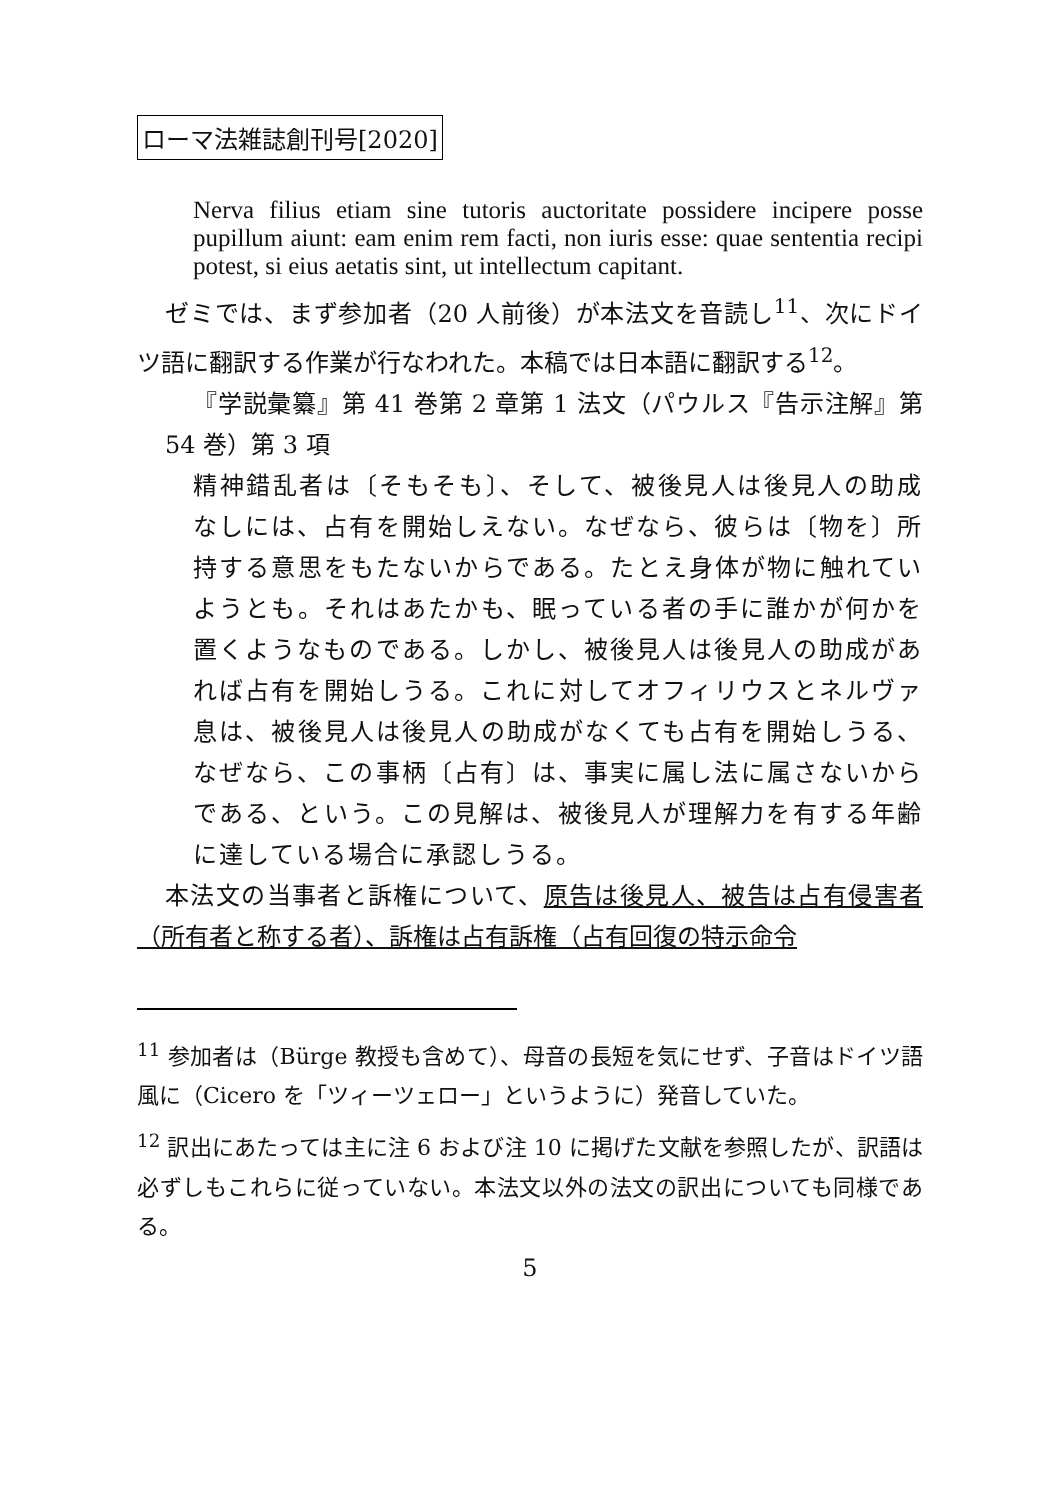ローマ法雑誌創刊号[2020]
Nerva filius etiam sine tutoris auctoritate possidere incipere posse pupillum aiunt: eam enim rem facti, non iuris esse: quae sententia recipi potest, si eius aetatis sint, ut intellectum capitant.
ゼミでは、まず参加者（20 人前後）が本法文を音読し<sup>11</sup>、次にドイツ語に翻訳する作業が行なわれた。本稿では日本語に翻訳する<sup>12</sup>。
『学説彙纂』第 41 巻第 2 章第 1 法文（パウルス『告示注解』第 54 巻）第 3 項
精神錯乱者は〔そもそも〕、そして、被後見人は後見人の助成なしには、占有を開始しえない。なぜなら、彼らは〔物を〕所持する意思をもたないからである。たとえ身体が物に触れていようとも。それはあたかも、眠っている者の手に誰かが何かを置くようなものである。しかし、被後見人は後見人の助成があれば占有を開始しうる。これに対してオフィリウスとネルヴァ息は、被後見人は後見人の助成がなくても占有を開始しうる、なぜなら、この事柄〔占有〕は、事実に属し法に属さないからである、という。この見解は、被後見人が理解力を有する年齢に達している場合に承認しうる。
本法文の当事者と訴権について、原告は後見人、被告は占有侵害者（所有者と称する者）、訴権は占有訴権（占有回復の特示命令
<sup>11</sup> 参加者は（Bürge 教授も含めて）、母音の長短を気にせず、子音はドイツ語風に（Cicero を「ツィーツェロー」というように）発音していた。
<sup>12</sup> 訳出にあたっては主に注 6 および注 10 に掲げた文献を参照したが、訳語は必ずしもこれらに従っていない。本法文以外の法文の訳出についても同様である。
5